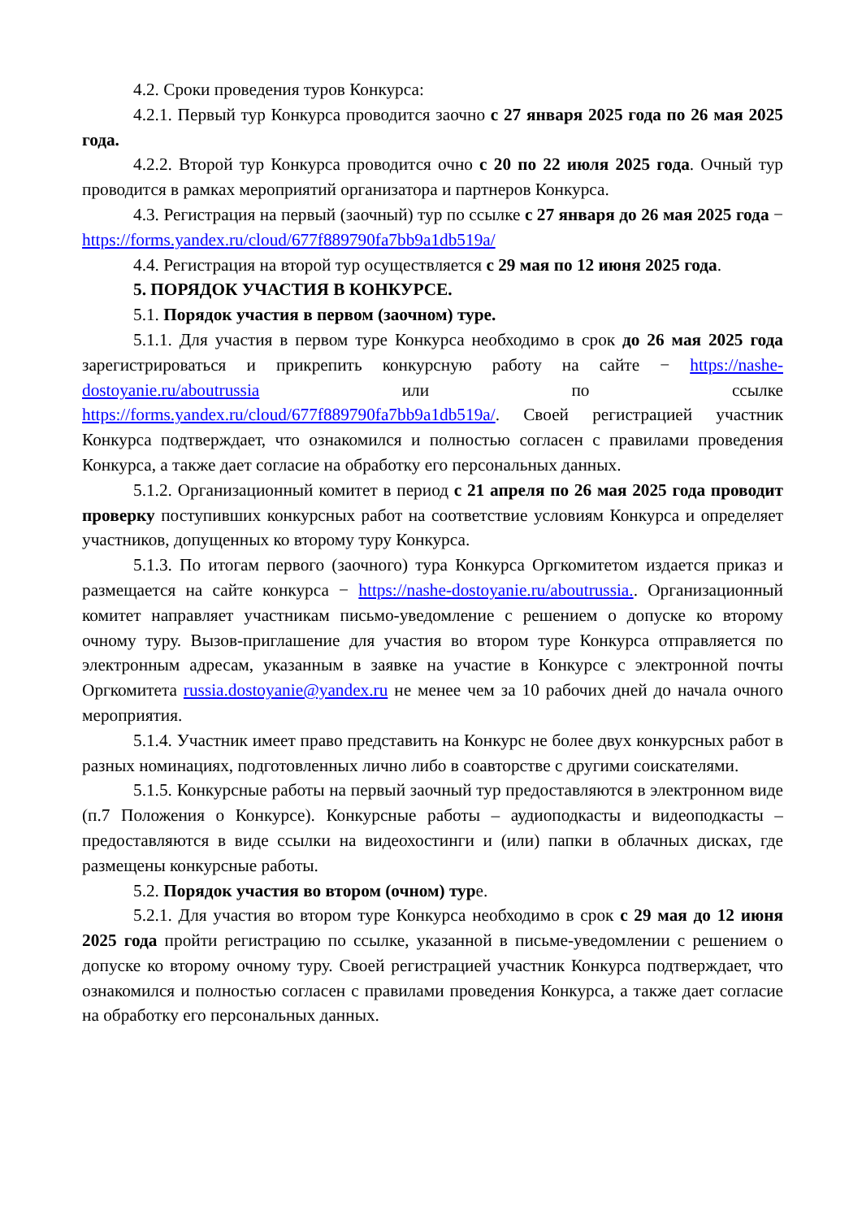4.2. Сроки проведения туров Конкурса:
4.2.1. Первый тур Конкурса проводится заочно с 27 января 2025 года по 26 мая 2025 года.
4.2.2. Второй тур Конкурса проводится очно с 20 по 22 июля 2025 года. Очный тур проводится в рамках мероприятий организатора и партнеров Конкурса.
4.3. Регистрация на первый (заочный) тур по ссылке с 27 января до 26 мая 2025 года − https://forms.yandex.ru/cloud/677f889790fa7bb9a1db519a/
4.4. Регистрация на второй тур осуществляется с 29 мая по 12 июня 2025 года.
5. ПОРЯДОК УЧАСТИЯ В КОНКУРСЕ.
5.1. Порядок участия в первом (заочном) туре.
5.1.1. Для участия в первом туре Конкурса необходимо в срок до 26 мая 2025 года зарегистрироваться и прикрепить конкурсную работу на сайте − https://nashe-dostoyanie.ru/aboutrussia или по ссылке https://forms.yandex.ru/cloud/677f889790fa7bb9a1db519a/. Своей регистрацией участник Конкурса подтверждает, что ознакомился и полностью согласен с правилами проведения Конкурса, а также дает согласие на обработку его персональных данных.
5.1.2. Организационный комитет в период с 21 апреля по 26 мая 2025 года проводит проверку поступивших конкурсных работ на соответствие условиям Конкурса и определяет участников, допущенных ко второму туру Конкурса.
5.1.3. По итогам первого (заочного) тура Конкурса Оргкомитетом издается приказ и размещается на сайте конкурса − https://nashe-dostoyanie.ru/aboutrussia.. Организационный комитет направляет участникам письмо-уведомление с решением о допуске ко второму очному туру. Вызов-приглашение для участия во втором туре Конкурса отправляется по электронным адресам, указанным в заявке на участие в Конкурсе с электронной почты Оргкомитета russia.dostoyanie@yandex.ru не менее чем за 10 рабочих дней до начала очного мероприятия.
5.1.4. Участник имеет право представить на Конкурс не более двух конкурсных работ в разных номинациях, подготовленных лично либо в соавторстве с другими соискателями.
5.1.5. Конкурсные работы на первый заочный тур предоставляются в электронном виде (п.7 Положения о Конкурсе). Конкурсные работы – аудиоподкасты и видеоподкасты – предоставляются в виде ссылки на видеохостинги и (или) папки в облачных дисках, где размещены конкурсные работы.
5.2. Порядок участия во втором (очном) туре.
5.2.1. Для участия во втором туре Конкурса необходимо в срок с 29 мая до 12 июня 2025 года пройти регистрацию по ссылке, указанной в письме-уведомлении с решением о допуске ко второму очному туру. Своей регистрацией участник Конкурса подтверждает, что ознакомился и полностью согласен с правилами проведения Конкурса, а также дает согласие на обработку его персональных данных.